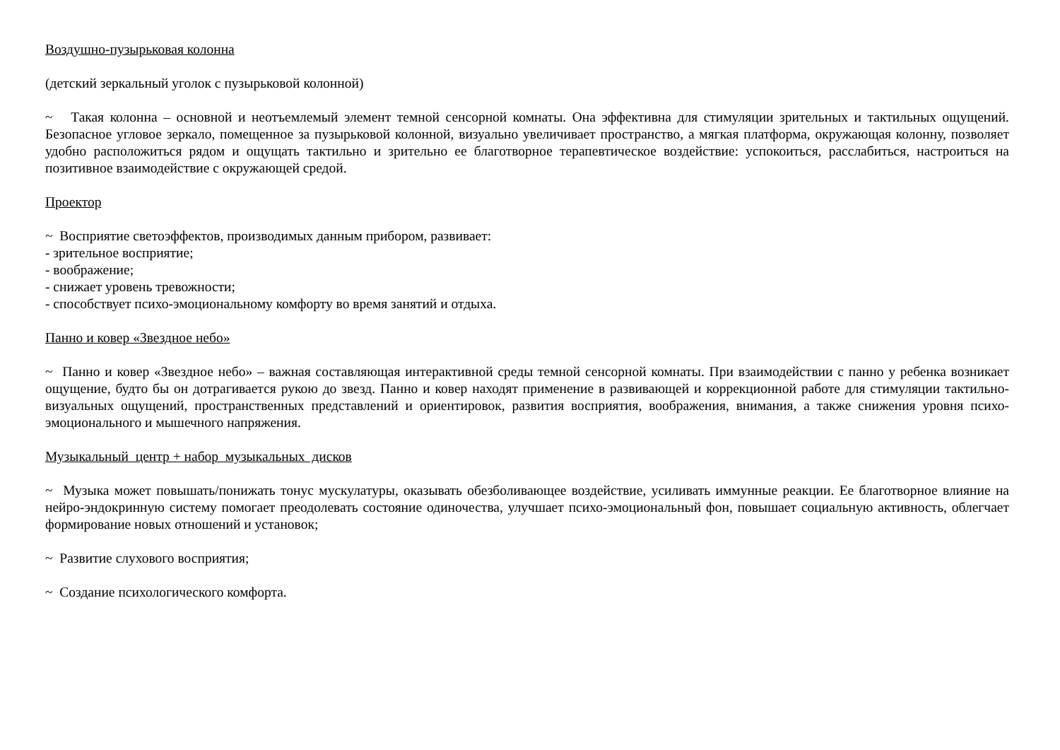Воздушно-пузырьковая колонна
(детский зеркальный уголок с пузырьковой колонной)
~ Такая колонна – основной и неотъемлемый элемент темной сенсорной комнаты. Она эффективна для стимуляции зрительных и тактильных ощущений. Безопасное угловое зеркало, помещенное за пузырьковой колонной, визуально увеличивает пространство, а мягкая платформа, окружающая колонну, позволяет удобно расположиться рядом и ощущать тактильно и зрительно ее благотворное терапевтическое воздействие: успокоиться, расслабиться, настроиться на позитивное взаимодействие с окружающей средой.
Проектор
~ Восприятие светоэффектов, производимых данным прибором, развивает:
- зрительное восприятие;
- воображение;
- снижает уровень тревожности;
- способствует психо-эмоциональному комфорту во время занятий и отдыха.
Панно и ковер «Звездное небо»
~ Панно и ковер «Звездное небо» – важная составляющая интерактивной среды темной сенсорной комнаты. При взаимодействии с панно у ребенка возникает ощущение, будто бы он дотрагивается рукою до звезд. Панно и ковер находят применение в развивающей и коррекционной работе для стимуляции тактильно-визуальных ощущений, пространственных представлений и ориентировок, развития восприятия, воображения, внимания, а также снижения уровня психо-эмоционального и мышечного напряжения.
Музыкальный центр + набор музыкальных дисков
~ Музыка может повышать/понижать тонус мускулатуры, оказывать обезболивающее воздействие, усиливать иммунные реакции. Ее благотворное влияние на нейро-эндокринную систему помогает преодолевать состояние одиночества, улучшает психо-эмоциональный фон, повышает социальную активность, облегчает формирование новых отношений и установок;
~ Развитие слухового восприятия;
~ Создание психологического комфорта.